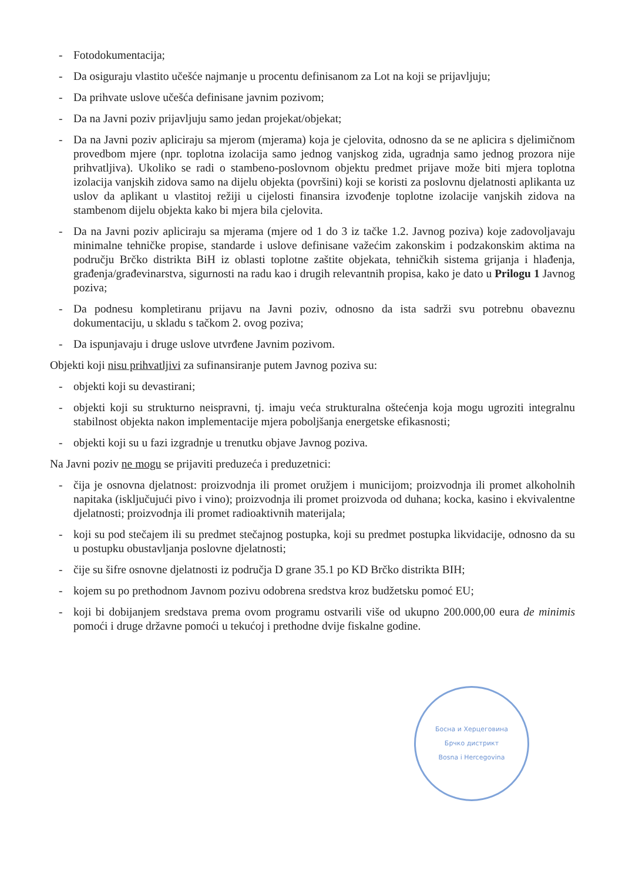- Fotodokumentacija;
- Da osiguraju vlastito učešće najmanje u procentu definisanom za Lot na koji se prijavljuju;
- Da prihvate uslove učešća definisane javnim pozivom;
- Da na Javni poziv prijavljuju samo jedan projekat/objekat;
- Da na Javni poziv apliciraju sa mjerom (mjerama) koja je cjelovita, odnosno da se ne aplicira s djelimičnom provedbom mjere (npr. toplotna izolacija samo jednog vanjskog zida, ugradnja samo jednog prozora nije prihvatljiva). Ukoliko se radi o stambeno-poslovnom objektu predmet prijave može biti mjera toplotna izolacija vanjskih zidova samo na dijelu objekta (površini) koji se koristi za poslovnu djelatnosti aplikanta uz uslov da aplikant u vlastitoj režiji u cijelosti finansira izvođenje toplotne izolacije vanjskih zidova na stambenom dijelu objekta kako bi mjera bila cjelovita.
- Da na Javni poziv apliciraju sa mjerama (mjere od 1 do 3 iz tačke 1.2. Javnog poziva) koje zadovoljavaju minimalne tehničke propise, standarde i uslove definisane važećim zakonskim i podzakonskim aktima na području Brčko distrikta BiH iz oblasti toplotne zaštite objekata, tehničkih sistema grijanja i hlađenja, građenja/građevinarstva, sigurnosti na radu kao i drugih relevantnih propisa, kako je dato u Prilogu 1 Javnog poziva;
- Da podnesu kompletiranu prijavu na Javni poziv, odnosno da ista sadrži svu potrebnu obaveznu dokumentaciju, u skladu s tačkom 2. ovog poziva;
- Da ispunjavaju i druge uslove utvrđene Javnim pozivom.
Objekti koji nisu prihvatljivi za sufinansiranje putem Javnog poziva su:
- objekti koji su devastirani;
- objekti koji su strukturno neispravni, tj. imaju veća strukturalna oštećenja koja mogu ugroziti integralnu stabilnost objekta nakon implementacije mjera poboljšanja energetske efikasnosti;
- objekti koji su u fazi izgradnje u trenutku objave Javnog poziva.
Na Javni poziv ne mogu se prijaviti preduzeća i preduzetnici:
- čija je osnovna djelatnost: proizvodnja ili promet oružjem i municijom; proizvodnja ili promet alkoholnih napitaka (isključujući pivo i vino); proizvodnja ili promet proizvoda od duhana; kocka, kasino i ekvivalentne djelatnosti; proizvodnja ili promet radioaktivnih materijala;
- koji su pod stečajem ili su predmet stečajnog postupka, koji su predmet postupka likvidacije, odnosno da su u postupku obustavljanja poslovne djelatnosti;
- čije su šifre osnovne djelatnosti iz područja D grane 35.1 po KD Brčko distrikta BIH;
- kojem su po prethodnom Javnom pozivu odobrena sredstva kroz budžetsku pomoć EU;
- koji bi dobijanjem sredstava prema ovom programu ostvarili više od ukupno 200.000,00 eura de minimis pomoći i druge državne pomoći u tekućoj i prethodne dvije fiskalne godine.
Босна и Херцеговина
Брчко дистрикт
Bosna i Hercegovina